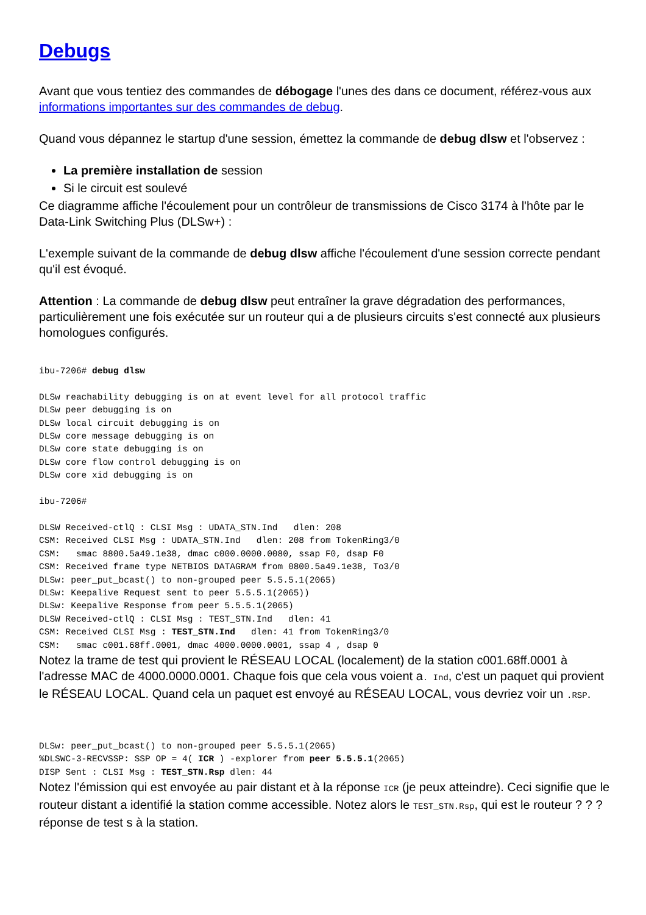Debugs
Avant que vous tentiez des commandes de débogage l'unes des dans ce document, référez-vous aux informations importantes sur des commandes de debug.
Quand vous dépannez le startup d'une session, émettez la commande de debug dlsw et l'observez :
La première installation de session
Si le circuit est soulevé
Ce diagramme affiche l'écoulement pour un contrôleur de transmissions de Cisco 3174 à l'hôte par le Data-Link Switching Plus (DLSw+) :
L'exemple suivant de la commande de debug dlsw affiche l'écoulement d'une session correcte pendant qu'il est évoqué.
Attention : La commande de debug dlsw peut entraîner la grave dégradation des performances, particulièrement une fois exécutée sur un routeur qui a de plusieurs circuits s'est connecté aux plusieurs homologues configurés.
ibu-7206# debug dlsw

DLSw reachability debugging is on at event level for all protocol traffic
DLSw peer debugging is on
DLSw local circuit debugging is on
DLSw core message debugging is on
DLSw core state debugging is on
DLSw core flow control debugging is on
DLSw core xid debugging is on

ibu-7206#

DLSW Received-ctlQ : CLSI Msg : UDATA_STN.Ind   dlen: 208
CSM: Received CLSI Msg : UDATA_STN.Ind   dlen: 208 from TokenRing3/0
CSM:   smac 8800.5a49.1e38, dmac c000.0000.0080, ssap F0, dsap F0
CSM: Received frame type NETBIOS DATAGRAM from 0800.5a49.1e38, To3/0
DLSw: peer_put_bcast() to non-grouped peer 5.5.5.1(2065)
DLSw: Keepalive Request sent to peer 5.5.5.1(2065))
DLSw: Keepalive Response from peer 5.5.5.1(2065)
DLSW Received-ctlQ : CLSI Msg : TEST_STN.Ind   dlen: 41
CSM: Received CLSI Msg : TEST_STN.Ind   dlen: 41 from TokenRing3/0
CSM:   smac c001.68ff.0001, dmac 4000.0000.0001, ssap 4 , dsap 0
Notez la trame de test qui provient le RÉSEAU LOCAL (localement) de la station c001.68ff.0001 à l'adresse MAC de 4000.0000.0001. Chaque fois que cela vous voient a. Ind, c'est un paquet qui provient le RÉSEAU LOCAL. Quand cela un paquet est envoyé au RÉSEAU LOCAL, vous devriez voir un .RSP.
DLSw: peer_put_bcast() to non-grouped peer 5.5.5.1(2065)
%DLSWC-3-RECVSSP: SSP OP = 4( ICR ) -explorer from peer 5.5.5.1(2065)
DISP Sent : CLSI Msg : TEST_STN.Rsp dlen: 44
Notez l'émission qui est envoyée au pair distant et à la réponse ICR (je peux atteindre). Ceci signifie que le routeur distant a identifié la station comme accessible. Notez alors le TEST_STN.Rsp, qui est le routeur ? ? ? réponse de test s à la station.